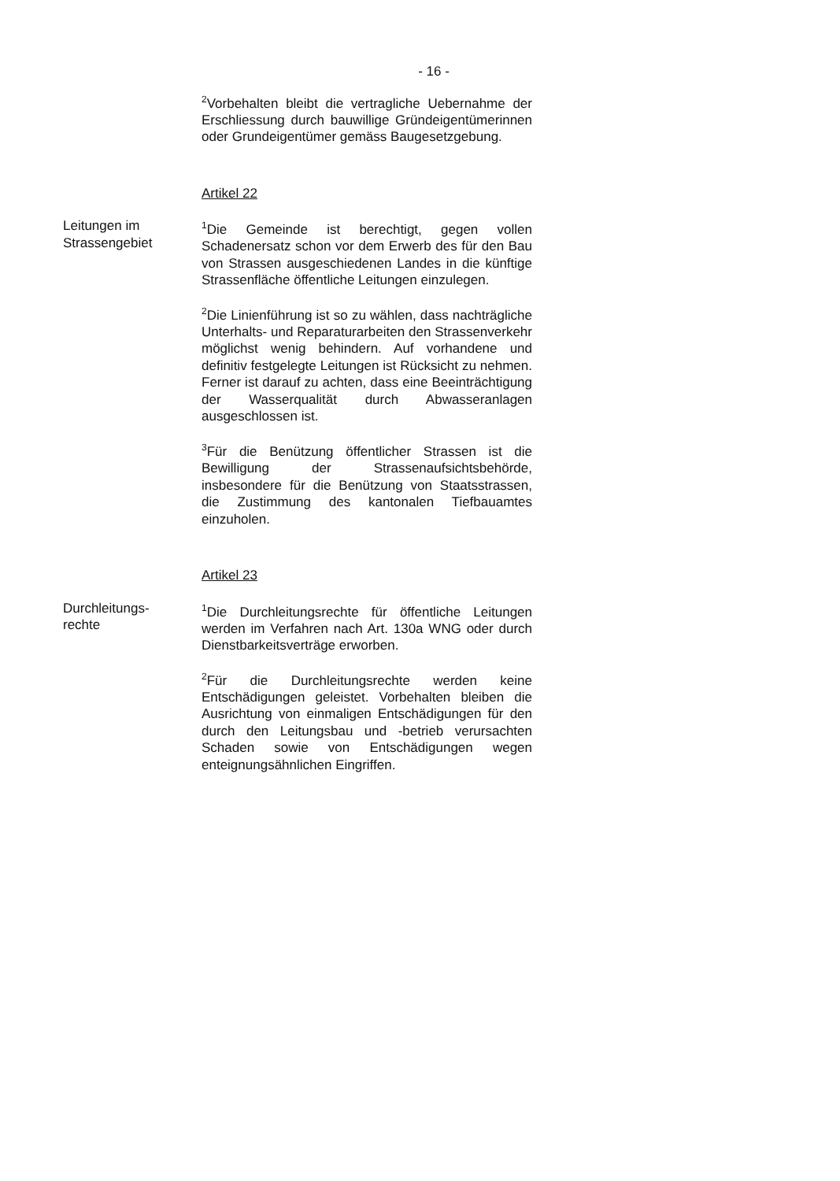- 16 -
<sup>2</sup> Vorbehalten bleibt die vertragliche Uebernahme der Erschliessung durch bauwillige Gründeigentümerinnen oder Grundeigentümer gemäss Baugesetzgebung.
Artikel 22
Leitungen im
Strassengebiet
<sup>1</sup> Die Gemeinde ist berechtigt, gegen vollen Schadenersatz schon vor dem Erwerb des für den Bau von Strassen ausgeschiedenen Landes in die künftige Strassenfläche öffentliche Leitungen einzulegen.
<sup>2</sup> Die Linienführung ist so zu wählen, dass nachträgliche Unterhalts- und Reparaturarbeiten den Strassenverkehr möglichst wenig behindern. Auf vorhandene und definitiv festgelegte Leitungen ist Rücksicht zu nehmen. Ferner ist darauf zu achten, dass eine Beeinträchtigung der Wasserqualität durch Abwasseranlagen ausgeschlossen ist.
<sup>3</sup> Für die Benützung öffentlicher Strassen ist die Bewilligung der Strassenaufsichtsbehörde, insbesondere für die Benützung von Staatsstrassen, die Zustimmung des kantonalen Tiefbauamtes einzuholen.
Artikel 23
Durchleitungs-
rechte
<sup>1</sup> Die Durchleitungsrechte für öffentliche Leitungen werden im Verfahren nach Art. 130a WNG oder durch Dienstbarkeitsverträge erworben.
<sup>2</sup> Für die Durchleitungsrechte werden keine Entschädigungen geleistet. Vorbehalten bleiben die Ausrichtung von einmaligen Entschädigungen für den durch den Leitungsbau und -betrieb verursachten Schaden sowie von Entschädigungen wegen enteignungsähnlichen Eingriffen.